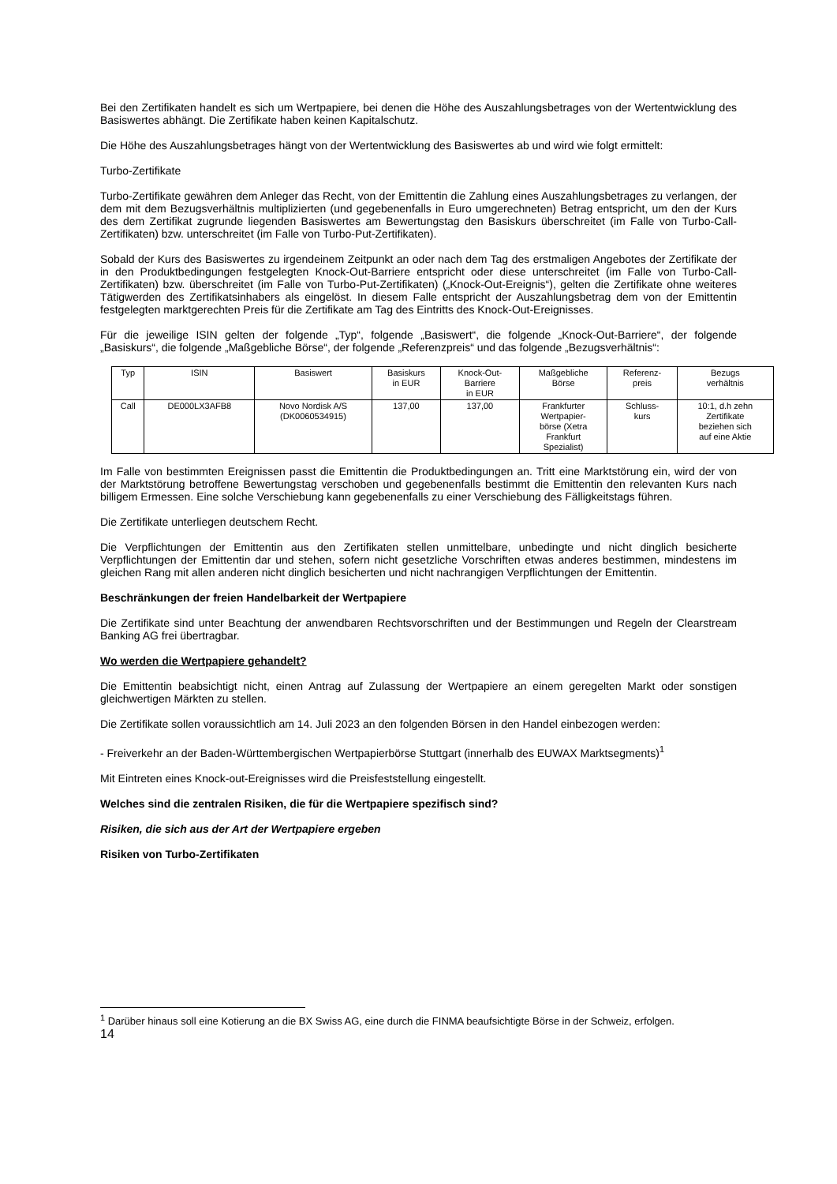Bei den Zertifikaten handelt es sich um Wertpapiere, bei denen die Höhe des Auszahlungsbetrages von der Wertentwicklung des Basiswertes abhängt. Die Zertifikate haben keinen Kapitalschutz.
Die Höhe des Auszahlungsbetrages hängt von der Wertentwicklung des Basiswertes ab und wird wie folgt ermittelt:
Turbo-Zertifikate
Turbo-Zertifikate gewähren dem Anleger das Recht, von der Emittentin die Zahlung eines Auszahlungsbetrages zu verlangen, der dem mit dem Bezugsverhältnis multiplizierten (und gegebenenfalls in Euro umgerechneten) Betrag entspricht, um den der Kurs des dem Zertifikat zugrunde liegenden Basiswertes am Bewertungstag den Basiskurs überschreitet (im Falle von Turbo-Call-Zertifikaten) bzw. unterschreitet (im Falle von Turbo-Put-Zertifikaten).
Sobald der Kurs des Basiswertes zu irgendeinem Zeitpunkt an oder nach dem Tag des erstmaligen Angebotes der Zertifikate der in den Produktbedingungen festgelegten Knock-Out-Barriere entspricht oder diese unterschreitet (im Falle von Turbo-Call-Zertifikaten) bzw. überschreitet (im Falle von Turbo-Put-Zertifikaten) („Knock-Out-Ereignis“), gelten die Zertifikate ohne weiteres Tätigwerden des Zertifikatsinhabers als eingelöst. In diesem Falle entspricht der Auszahlungsbetrag dem von der Emittentin festgelegten marktgerechten Preis für die Zertifikate am Tag des Eintritts des Knock-Out-Ereignisses.
Für die jeweilige ISIN gelten der folgende „Typ“, folgende „Basiswert“, die folgende „Knock-Out-Barriere“, der folgende „Basiskurs“, die folgende „Maßgebliche Börse“, der folgende „Referenzpreis“ und das folgende „Bezugsverhältnis“:
| Typ | ISIN | Basiswert | Basiskurs in EUR | Knock-Out- Barriere in EUR | Maßgebliche Börse | Referenz- preis | Bezugs verhältnis |
| --- | --- | --- | --- | --- | --- | --- | --- |
| Call | DE000LX3AFB8 | Novo Nordisk A/S (DK0060534915) | 137,00 | 137,00 | Frankfurter Wertpapier- börse (Xetra Frankfurt Spezialist) | Schluss- kurs | 10:1, d.h zehn Zertifikate beziehen sich auf eine Aktie |
Im Falle von bestimmten Ereignissen passt die Emittentin die Produktbedingungen an. Tritt eine Marktstörung ein, wird der von der Marktstörung betroffene Bewertungstag verschoben und gegebenenfalls bestimmt die Emittentin den relevanten Kurs nach billigem Ermessen. Eine solche Verschiebung kann gegebenenfalls zu einer Verschiebung des Fälligkeitstags führen.
Die Zertifikate unterliegen deutschem Recht.
Die Verpflichtungen der Emittentin aus den Zertifikaten stellen unmittelbare, unbedingte und nicht dinglich besicherte Verpflichtungen der Emittentin dar und stehen, sofern nicht gesetzliche Vorschriften etwas anderes bestimmen, mindestens im gleichen Rang mit allen anderen nicht dinglich besicherten und nicht nachrangigen Verpflichtungen der Emittentin.
Beschränkungen der freien Handelbarkeit der Wertpapiere
Die Zertifikate sind unter Beachtung der anwendbaren Rechtsvorschriften und der Bestimmungen und Regeln der Clearstream Banking AG frei übertragbar.
Wo werden die Wertpapiere gehandelt?
Die Emittentin beabsichtigt nicht, einen Antrag auf Zulassung der Wertpapiere an einem geregelten Markt oder sonstigen gleichwertigen Märkten zu stellen.
Die Zertifikate sollen voraussichtlich am 14. Juli 2023 an den folgenden Börsen in den Handel einbezogen werden:
- Freiverkehr an der Baden-Württembergischen Wertpapierbörse Stuttgart (innerhalb des EUWAX Marktsegments)<sup>1</sup>
Mit Eintreten eines Knock-out-Ereignisses wird die Preisfeststellung eingestellt.
Welches sind die zentralen Risiken, die für die Wertpapiere spezifisch sind?
Risiken, die sich aus der Art der Wertpapiere ergeben
Risiken von Turbo-Zertifikaten
<sup>1</sup> Darüber hinaus soll eine Kotierung an die BX Swiss AG, eine durch die FINMA beaufsichtigte Börse in der Schweiz, erfolgen.
14